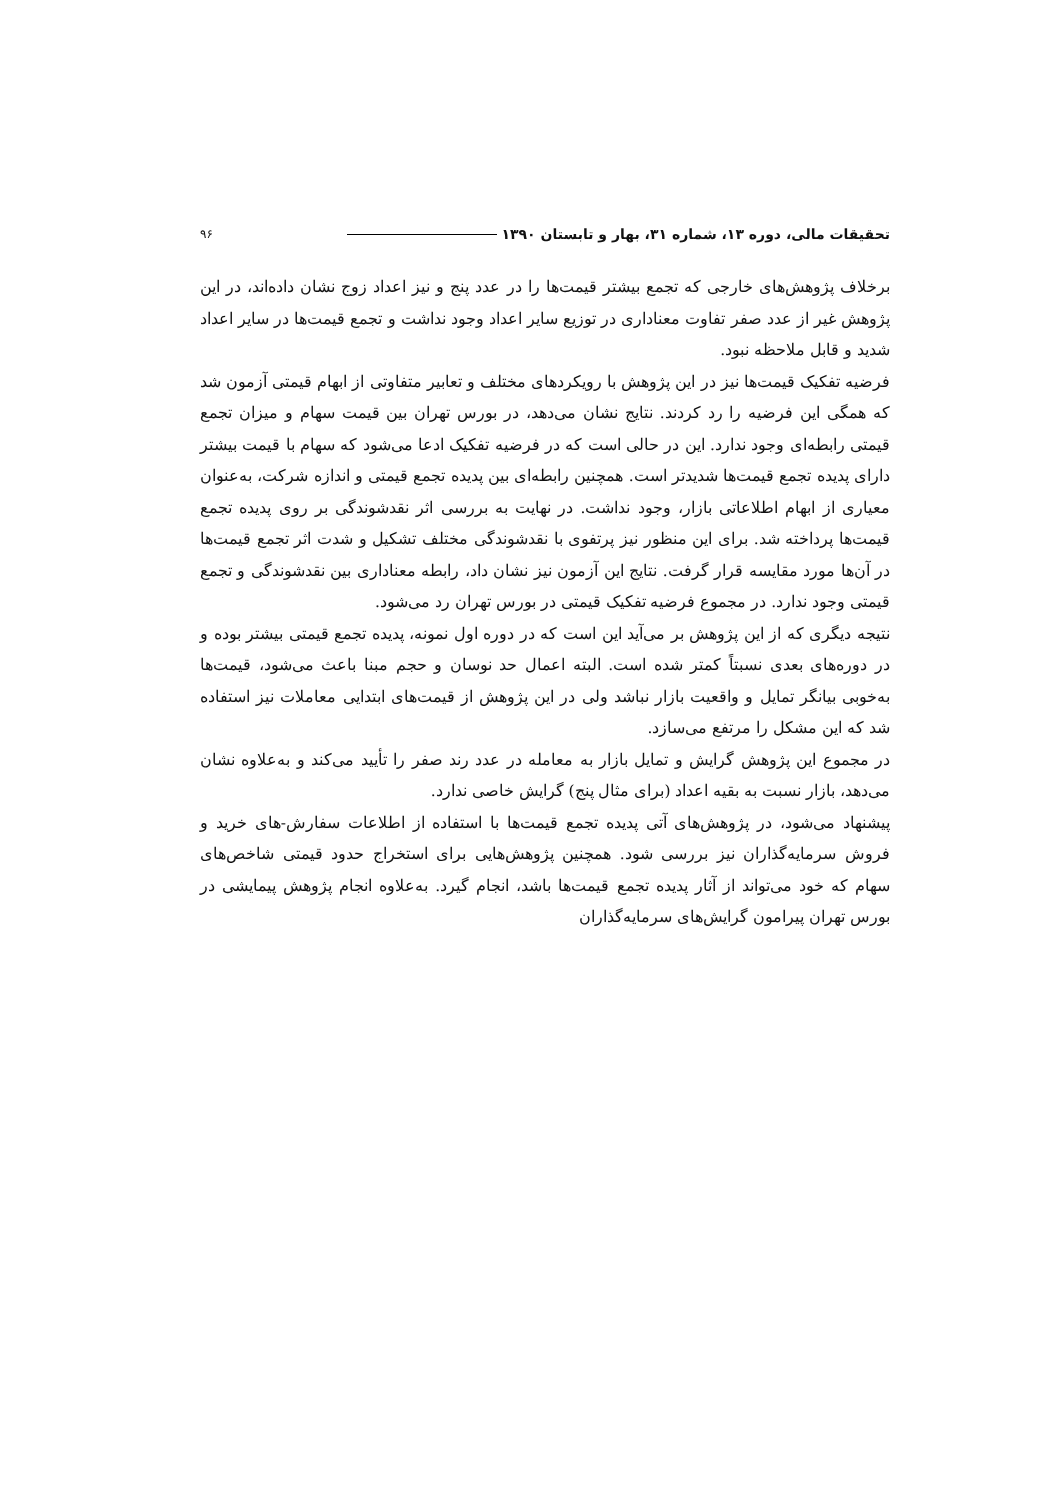تحقیقات مالی، دوره ۱۳، شماره ۳۱، بهار و تابستان ۱۳۹۰ ۹۶
برخلاف پژوهش‌های خارجی که تجمع بیشتر قیمت‌ها را در عدد پنج و نیز اعداد زوج نشان داده‌اند، در این پژوهش غیر از عدد صفر تفاوت معناداری در توزیع سایر اعداد وجود نداشت و تجمع قیمت‌ها در سایر اعداد شدید و قابل ملاحظه نبود.
فرضیه تفکیک قیمت‌ها نیز در این پژوهش با رویکردهای مختلف و تعابیر متفاوتی از ابهام قیمتی آزمون شد که همگی این فرضیه را رد کردند. نتایج نشان می‌دهد، در بورس تهران بین قیمت سهام و میزان تجمع قیمتی رابطه‌ای وجود ندارد. این در حالی است که در فرضیه تفکیک ادعا می‌شود که سهام با قیمت بیشتر دارای پدیده تجمع قیمت‌ها شدیدتر است. همچنین رابطه‌ای بین پدیده تجمع قیمتی و اندازه شرکت، به‌عنوان معیاری از ابهام اطلاعاتی بازار، وجود نداشت. در نهایت به بررسی اثر نقدشوندگی بر روی پدیده تجمع قیمت‌ها پرداخته شد. برای این منظور نیز پرتفوی با نقدشوندگی مختلف تشکیل و شدت اثر تجمع قیمت‌ها در آن‌ها مورد مقایسه قرار گرفت. نتایج این آزمون نیز نشان داد، رابطه معناداری بین نقدشوندگی و تجمع قیمتی وجود ندارد. در مجموع فرضیه تفکیک قیمتی در بورس تهران رد می‌شود.
نتیجه دیگری که از این پژوهش بر می‌آید این است که در دوره اول نمونه، پدیده تجمع قیمتی بیشتر بوده و در دوره‌های بعدی نسبتاً کمتر شده است. البته اعمال حد نوسان و حجم مبنا باعث می‌شود، قیمت‌ها به‌خوبی بیانگر تمایل و واقعیت بازار نباشد ولی در این پژوهش از قیمت‌های ابتدایی معاملات نیز استفاده شد که این مشکل را مرتفع می‌سازد.
در مجموع این پژوهش گرایش و تمایل بازار به معامله در عدد رند صفر را تأیید می‌کند و به‌علاوه نشان می‌دهد، بازار نسبت به بقیه اعداد (برای مثال پنج) گرایش خاصی ندارد.
پیشنهاد می‌شود، در پژوهش‌های آتی پدیده تجمع قیمت‌ها با استفاده از اطلاعات سفارش-های خرید و فروش سرمایه‌گذاران نیز بررسی شود. همچنین پژوهش‌هایی برای استخراج حدود قیمتی شاخص‌های سهام که خود می‌تواند از آثار پدیده تجمع قیمت‌ها باشد، انجام گیرد. به‌علاوه انجام پژوهش پیمایشی در بورس تهران پیرامون گرایش‌های سرمایه‌گذاران